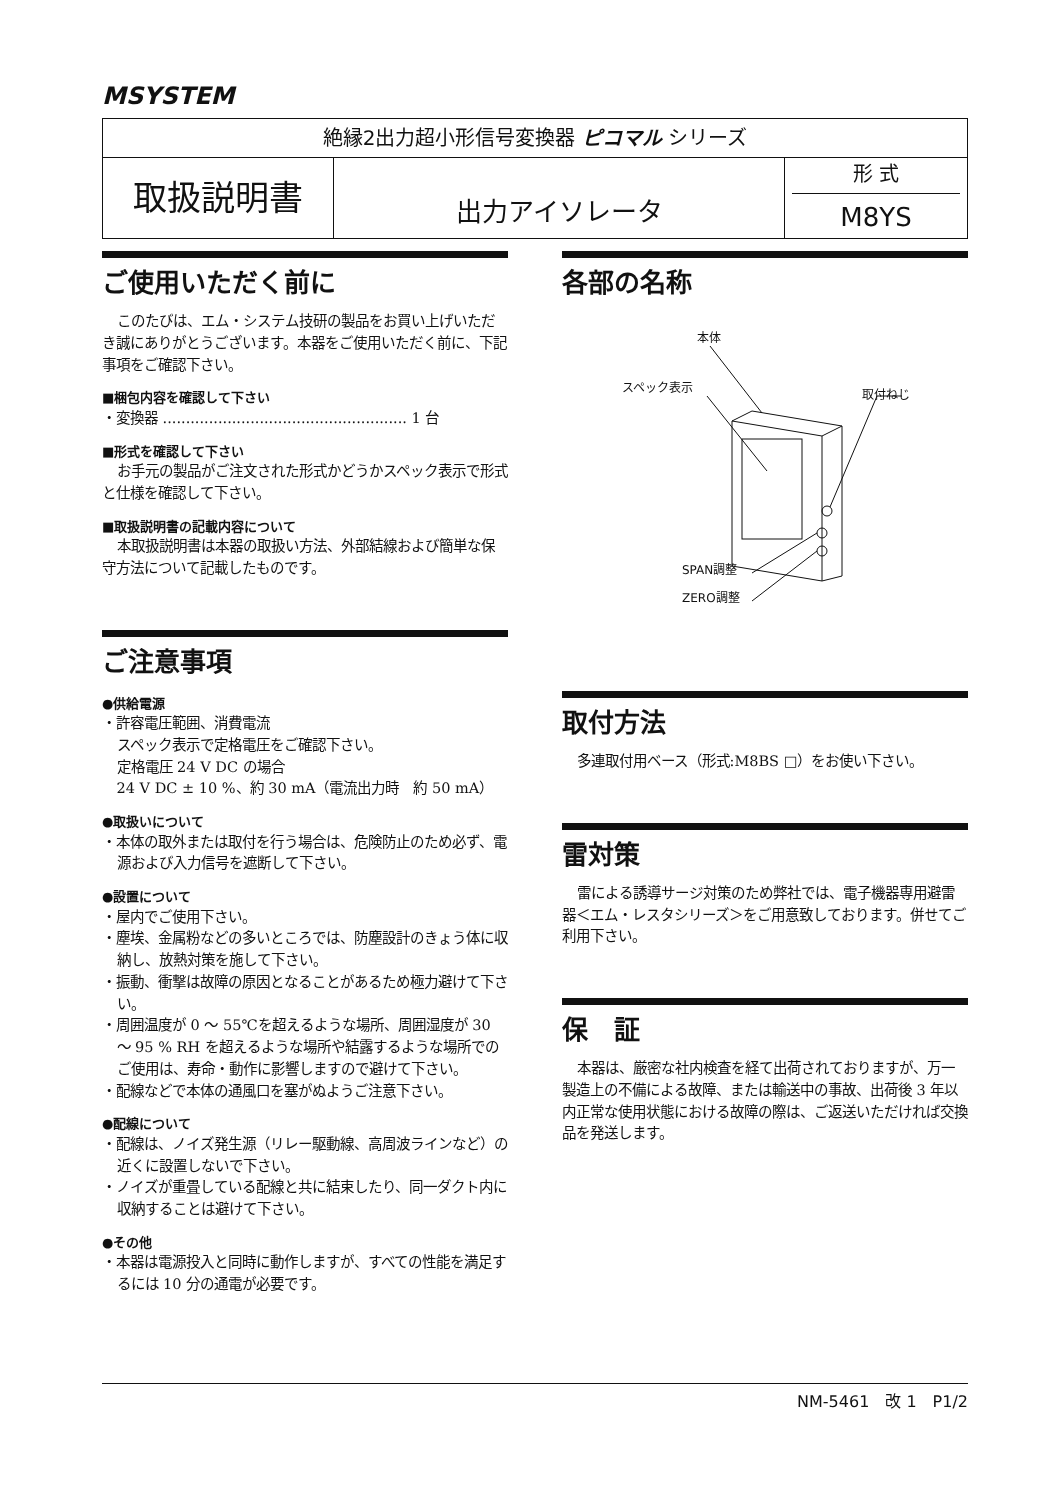MSYSTEM
| 絶縁2出力超小形信号変換器 ピコマル シリーズ | | |
| 取扱説明書 | 出力アイソレータ | 形 式 M8YS |
ご使用いただく前に
このたびは、エム・システム技研の製品をお買い上げいただき誠にありがとうございます。本器をご使用いただく前に、下記事項をご確認下さい。
■梱包内容を確認して下さい
・変換器 ..................................................... 1 台
■形式を確認して下さい
お手元の製品がご注文された形式かどうかスペック表示で形式と仕様を確認して下さい。
■取扱説明書の記載内容について
本取扱説明書は本器の取扱い方法、外部結線および簡単な保守方法について記載したものです。
ご注意事項
●供給電源
・許容電圧範囲、消費電流
スペック表示で定格電圧をご確認下さい。
定格電圧 24 V DC の場合
24 V DC ± 10 %、約 30 mA（電流出力時　約 50 mA）
●取扱いについて
・本体の取外または取付を行う場合は、危険防止のため必ず、電源および入力信号を遮断して下さい。
●設置について
・屋内でご使用下さい。
・塵埃、金属粉などの多いところでは、防塵設計のきょう体に収納し、放熱対策を施して下さい。
・振動、衝撃は故障の原因となることがあるため極力避けて下さい。
・周囲温度が 0 ～ 55℃を超えるような場所、周囲湿度が 30 ～ 95 % RH を超えるような場所や結露するような場所でのご使用は、寿命・動作に影響しますので避けて下さい。
・配線などで本体の通風口を塞がぬようご注意下さい。
●配線について
・配線は、ノイズ発生源（リレー駆動線、高周波ラインなど）の近くに設置しないで下さい。
・ノイズが重畳している配線と共に結束したり、同一ダクト内に収納することは避けて下さい。
●その他
・本器は電源投入と同時に動作しますが、すべての性能を満足するには 10 分の通電が必要です。
各部の名称
本体
スペック表示 取付ねじ
SPAN調整
ZERO調整
取付方法
多連取付用ベース（形式:M8BS □）をお使い下さい。
雷対策
雷による誘導サージ対策のため弊社では、電子機器専用避雷器＜エム・レスタシリーズ＞をご用意致しております。併せてご利用下さい。
保　証
本器は、厳密な社内検査を経て出荷されておりますが、万一製造上の不備による故障、または輸送中の事故、出荷後 3 年以内正常な使用状態における故障の際は、ご返送いただければ交換品を発送します。
NM-5461　改 1　P1/2